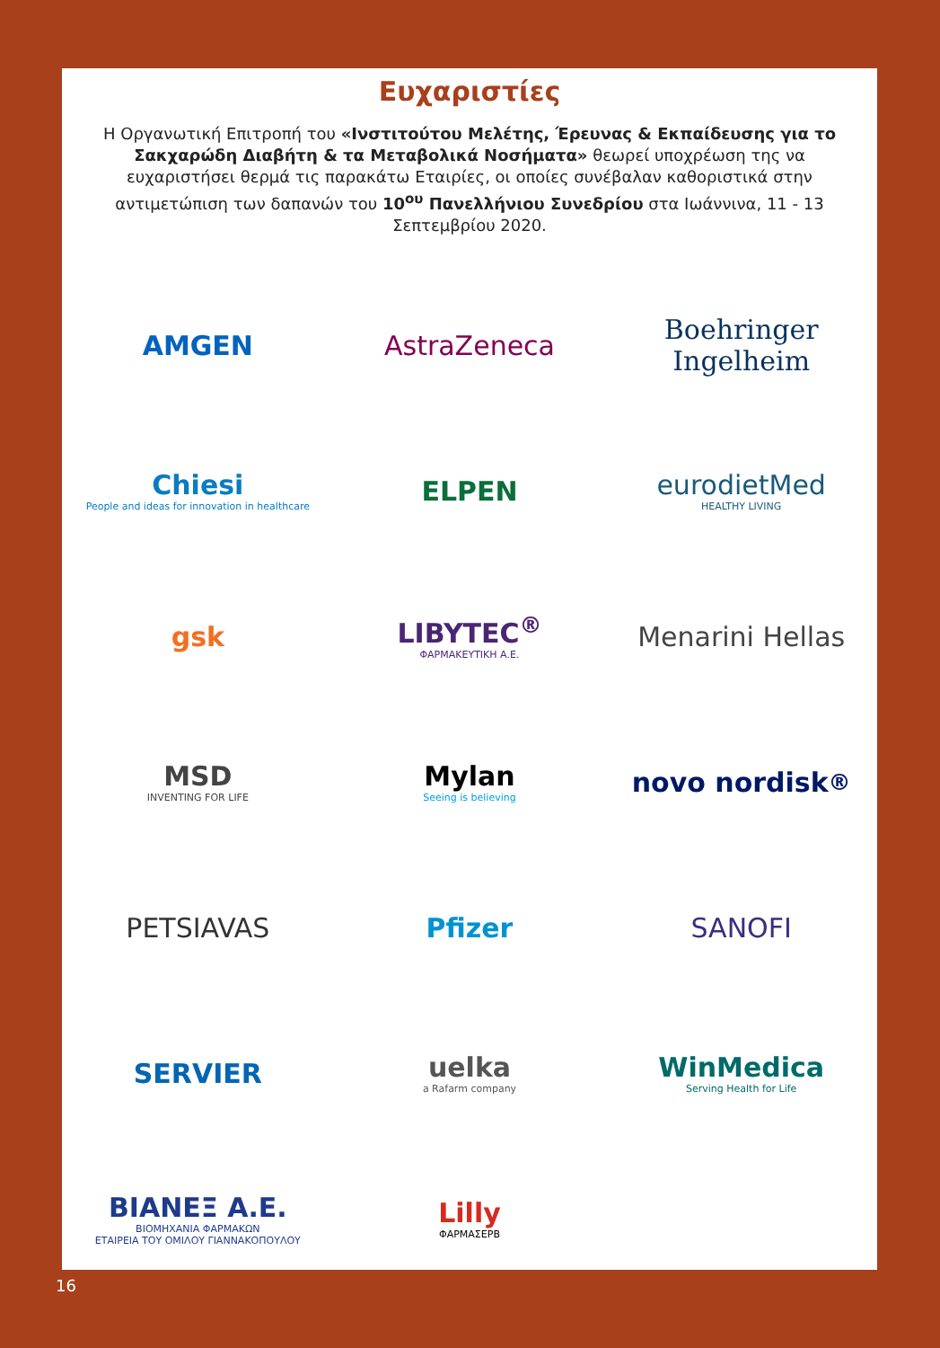Ευχαριστίες
Η Οργανωτική Επιτροπή του «Ινστιτούτου Μελέτης, Έρευνας & Εκπαίδευσης για το Σακχαρώδη Διαβήτη & τα Μεταβολικά Νοσήματα» θεωρεί υποχρέωση της να ευχαριστήσει θερμά τις παρακάτω Εταιρίες, οι οποίες συνέβαλαν καθοριστικά στην αντιμετώπιση των δαπανών του 10<sup>ου</sup> Πανελλήνιου Συνεδρίου στα Ιωάννινα, 11 - 13 Σεπτεμβρίου 2020.
AMGEN
AstraZeneca
Boehringer
Ingelheim
Chiesi
People and ideas for innovation in healthcare
ELPEN
eurodietMed
HEALTHY LIVING
gsk
LIBYTEC<sup>®</sup>
ΦΑΡΜΑΚΕΥΤΙΚΗ Α.Ε.
Menarini Hellas
MSD
INVENTING FOR LIFE
Mylan
Seeing is believing
novo nordisk<sup>®</sup>
PETSIAVAS
Pfizer
SANOFI
SERVIER
uelka
a Rafarm company
WinMedica
Serving Health for Life
ΒΙΑΝΕΞ Α.Ε.
ΒΙΟΜΗΧΑΝΙΑ ΦΑΡΜΑΚΩΝ
ΕΤΑΙΡΕΙΑ ΤΟΥ ΟΜΙΛΟΥ ΓΙΑΝΝΑΚΟΠΟΥΛΟΥ
Lilly
ΦΑΡΜΑΣΕΡΒ
16